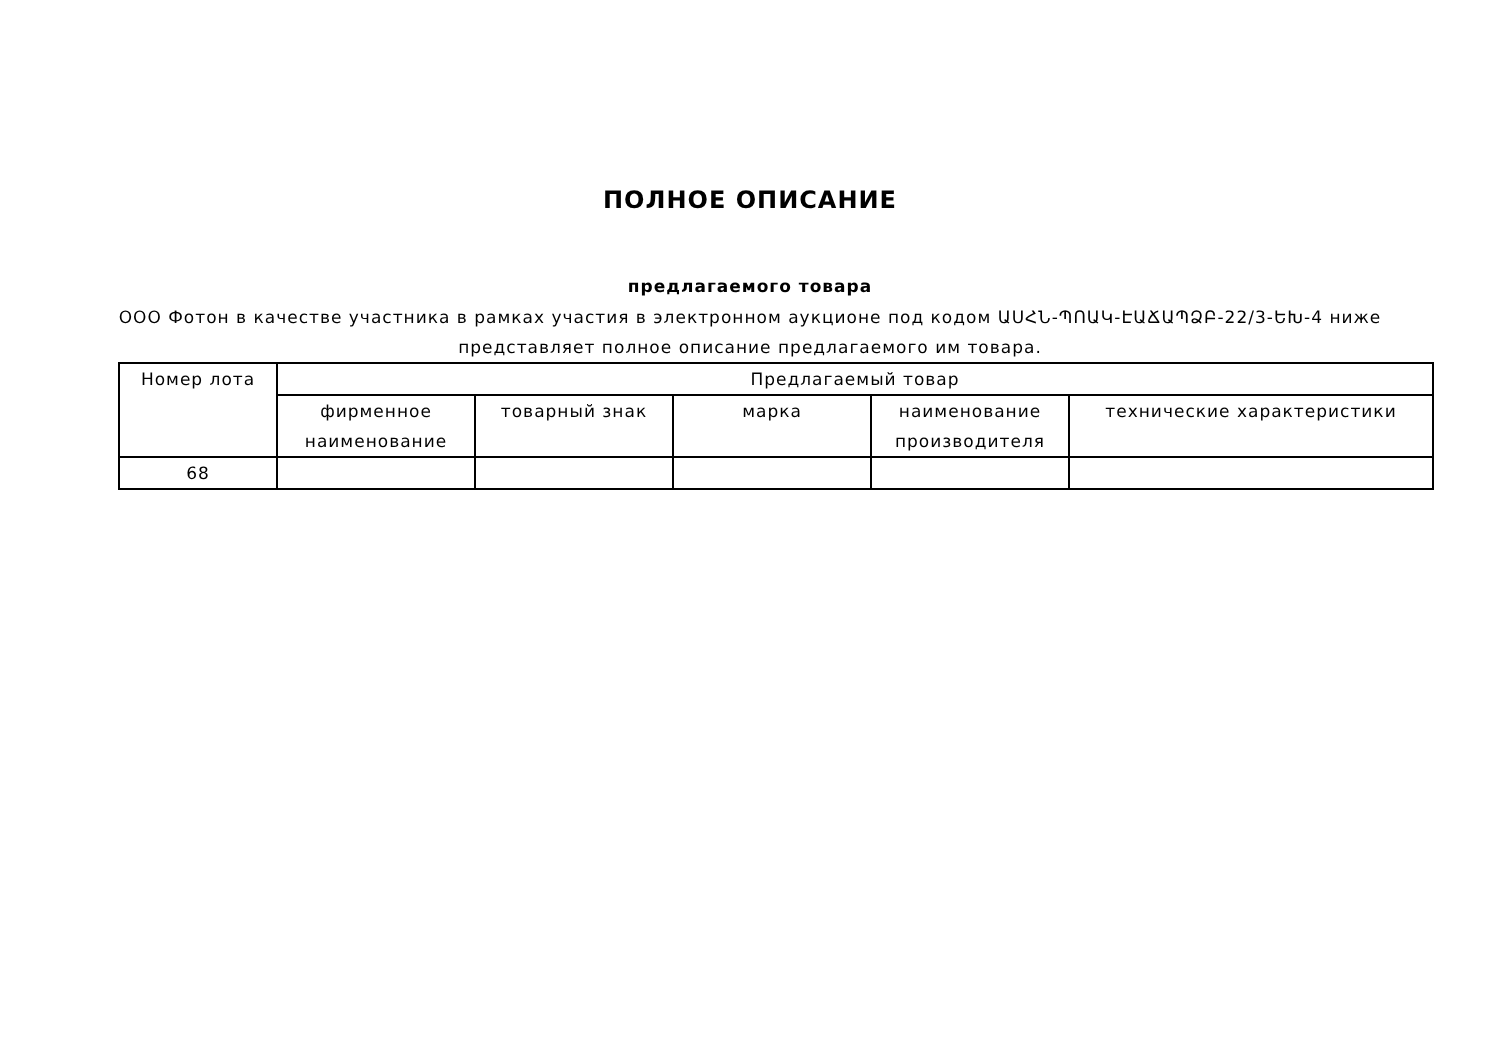ПОЛНОЕ ОПИСАНИЕ
предлагаемого товара
ООО Фотон в качестве участника в рамках участия в электронном аукционе под кодом ԱՍՀՆ-ՊՈԱԿ-ԷԱՃԱՊՁԲ-22/3-ԵԽ-4 ниже представляет полное описание предлагаемого им товара.
| Номер лота | Предлагаемый товар | | | | |
| --- | --- | --- | --- | --- | --- |
| | фирменное наименование | товарный знак | марка | наименование производителя | технические характеристики |
| 68 | | | | | |